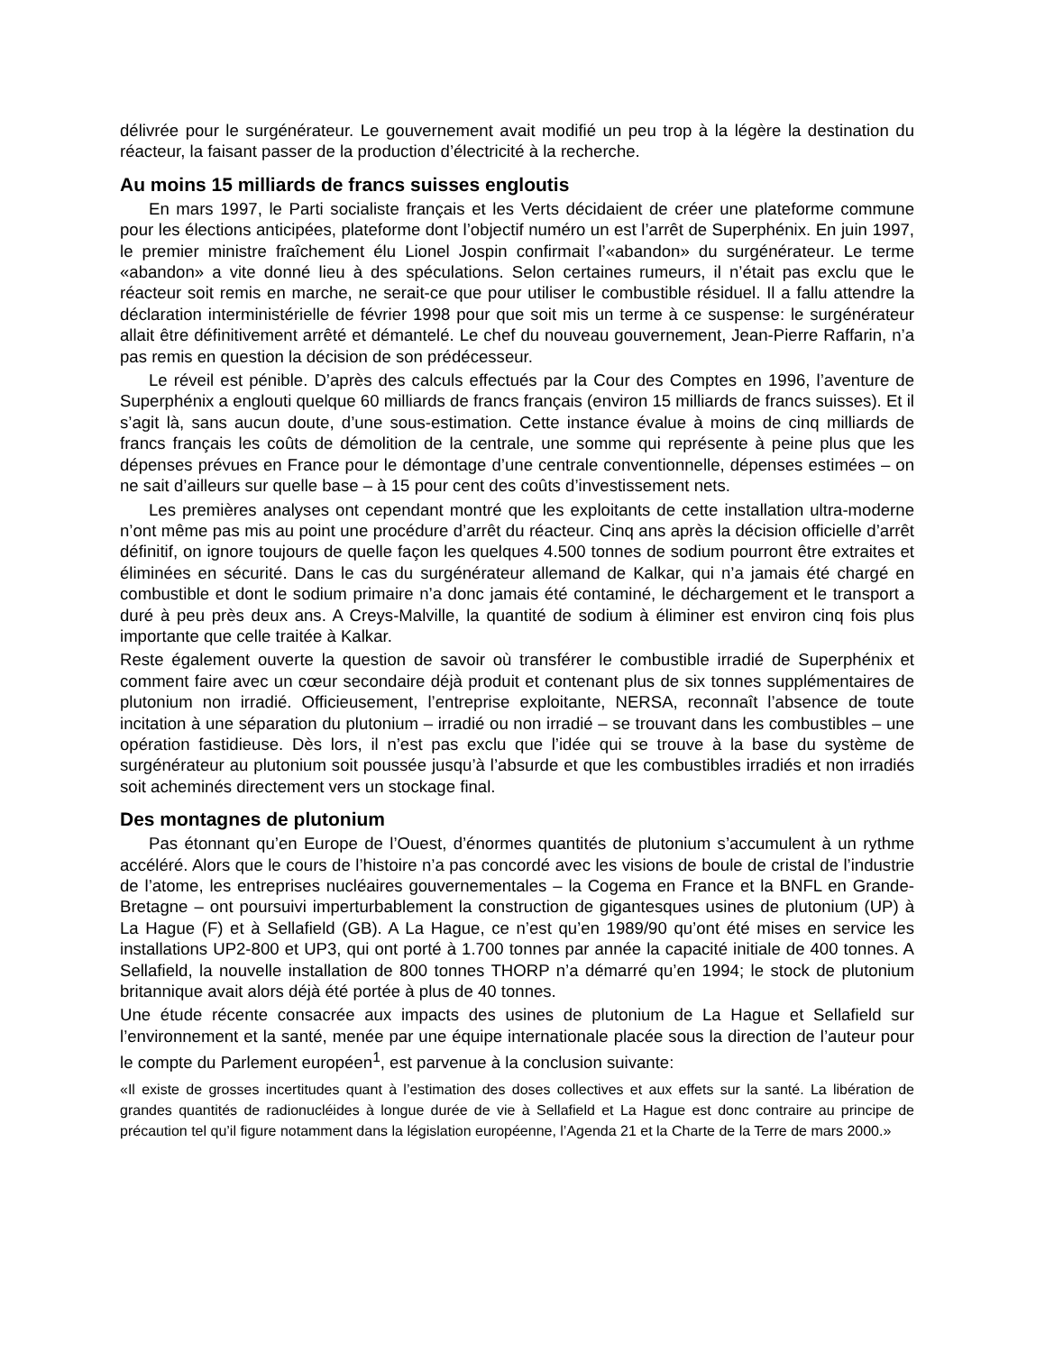délivrée pour le surgénérateur. Le gouvernement avait modifié un peu trop à la légère la destination du réacteur, la faisant passer de la production d’électricité à la recherche.
Au moins 15 milliards de francs suisses engloutis
En mars 1997, le Parti socialiste français et les Verts décidaient de créer une plateforme commune pour les élections anticipées, plateforme dont l’objectif numéro un est l’arrêt de Superphénix. En juin 1997, le premier ministre fraîchement élu Lionel Jospin confirmait l’«abandon» du surgénérateur. Le terme «abandon» a vite donné lieu à des spéculations. Selon certaines rumeurs, il n’était pas exclu que le réacteur soit remis en marche, ne serait-ce que pour utiliser le combustible résiduel. Il a fallu attendre la déclaration interministérielle de février 1998 pour que soit mis un terme à ce suspense: le surgénérateur allait être définitivement arrêté et démantelé. Le chef du nouveau gouvernement, Jean-Pierre Raffarin, n’a pas remis en question la décision de son prédécesseur.
Le réveil est pénible. D’après des calculs effectués par la Cour des Comptes en 1996, l’aventure de Superphénix a englouti quelque 60 milliards de francs français (environ 15 milliards de francs suisses). Et il s’agit là, sans aucun doute, d’une sous-estimation. Cette instance évalue à moins de cinq milliards de francs français les coûts de démolition de la centrale, une somme qui représente à peine plus que les dépenses prévues en France pour le démontage d’une centrale conventionnelle, dépenses estimées – on ne sait d’ailleurs sur quelle base – à 15 pour cent des coûts d’investissement nets.
Les premières analyses ont cependant montré que les exploitants de cette installation ultra-moderne n’ont même pas mis au point une procédure d’arrêt du réacteur. Cinq ans après la décision officielle d’arrêt définitif, on ignore toujours de quelle façon les quelques 4.500 tonnes de sodium pourront être extraites et éliminées en sécurité. Dans le cas du surgénérateur allemand de Kalkar, qui n’a jamais été chargé en combustible et dont le sodium primaire n’a donc jamais été contaminé, le déchargement et le transport a duré à peu près deux ans. A Creys-Malville, la quantité de sodium à éliminer est environ cinq fois plus importante que celle traitée à Kalkar.
Reste également ouverte la question de savoir où transférer le combustible irradié de Superphénix et comment faire avec un cœur secondaire déjà produit et contenant plus de six tonnes supplémentaires de plutonium non irradié. Officieusement, l’entreprise exploitante, NERSA, reconnaît l’absence de toute incitation à une séparation du plutonium – irradié ou non irradié – se trouvant dans les combustibles – une opération fastidieuse. Dès lors, il n’est pas exclu que l’idée qui se trouve à la base du système de surgénérateur au plutonium soit poussée jusqu’à l’absurde et que les combustibles irradiés et non irradiés soit acheminés directement vers un stockage final.
Des montagnes de plutonium
Pas étonnant qu’en Europe de l’Ouest, d’énormes quantités de plutonium s’accumulent à un rythme accéléré. Alors que le cours de l’histoire n’a pas concordé avec les visions de boule de cristal de l’industrie de l’atome, les entreprises nucléaires gouvernementales – la Cogema en France et la BNFL en Grande-Bretagne – ont poursuivi imperturbablement la construction de gigantesques usines de plutonium (UP) à La Hague (F) et à Sellafield (GB). A La Hague, ce n’est qu’en 1989/90 qu’ont été mises en service les installations UP2-800 et UP3, qui ont porté à 1.700 tonnes par année la capacité initiale de 400 tonnes. A Sellafield, la nouvelle installation de 800 tonnes THORP n’a démarré qu’en 1994; le stock de plutonium britannique avait alors déjà été portée à plus de 40 tonnes.
Une étude récente consacrée aux impacts des usines de plutonium de La Hague et Sellafield sur l’environnement et la santé, menée par une équipe internationale placée sous la direction de l’auteur pour le compte du Parlement européen<sup>1</sup>, est parvenue à la conclusion suivante:
«Il existe de grosses incertitudes quant à l’estimation des doses collectives et aux effets sur la santé. La libération de grandes quantités de radionucléides à longue durée de vie à Sellafield et La Hague est donc contraire au principe de précaution tel qu’il figure notamment dans la législation européenne, l’Agenda 21 et la Charte de la Terre de mars 2000.»